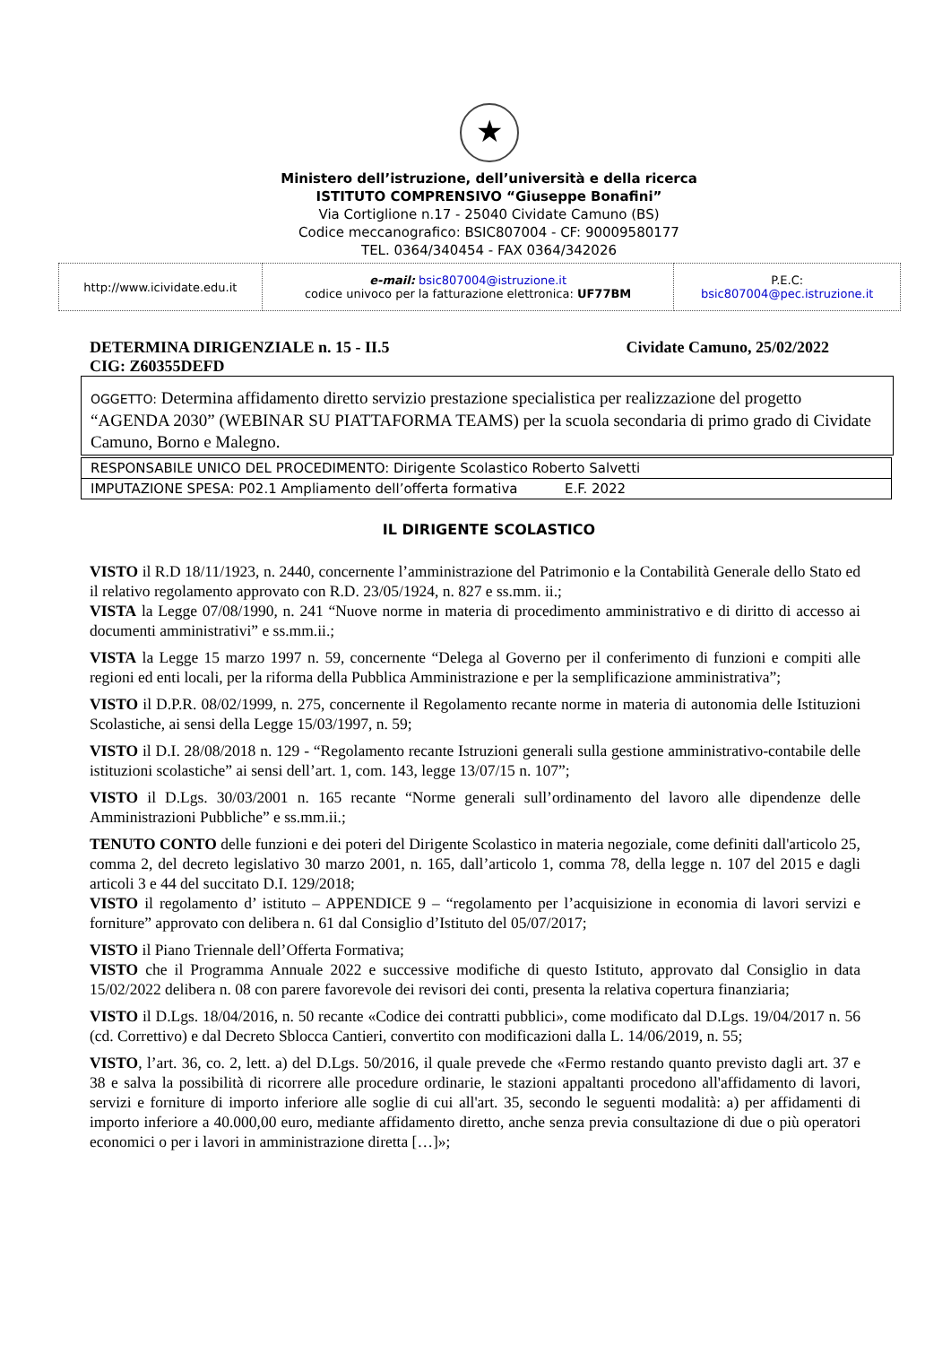★
Ministero dell’istruzione, dell’università e della ricerca
ISTITUTO COMPRENSIVO “Giuseppe Bonafini”
Via Cortiglione n.17 - 25040 Cividate Camuno (BS)
Codice meccanografico: BSIC807004 - CF: 90009580177
TEL. 0364/340454 - FAX 0364/342026
| http://www.icividate.edu.it | e-mail: bsic807004@istruzione.it codice univoco per la fatturazione elettronica: UF77BM | P.E.C: bsic807004@pec.istruzione.it |
DETERMINA DIRIGENZIALE n. 15 - II.5
CIG: Z60355DEFD Cividate Camuno, 25/02/2022
OGGETTO: Determina affidamento diretto servizio prestazione specialistica per realizzazione del progetto “AGENDA 2030” (WEBINAR SU PIATTAFORMA TEAMS) per la scuola secondaria di primo grado di Cividate Camuno, Borno e Malegno.
RESPONSABILE UNICO DEL PROCEDIMENTO: Dirigente Scolastico Roberto Salvetti
IMPUTAZIONE SPESA: P02.1 Ampliamento dell’offerta formativa E.F. 2022
IL DIRIGENTE SCOLASTICO
VISTO il R.D 18/11/1923, n. 2440, concernente l’amministrazione del Patrimonio e la Contabilità Generale dello Stato ed il relativo regolamento approvato con R.D. 23/05/1924, n. 827 e ss.mm. ii.;
VISTA la Legge 07/08/1990, n. 241 “Nuove norme in materia di procedimento amministrativo e di diritto di accesso ai documenti amministrativi” e ss.mm.ii.;
VISTA la Legge 15 marzo 1997 n. 59, concernente “Delega al Governo per il conferimento di funzioni e compiti alle regioni ed enti locali, per la riforma della Pubblica Amministrazione e per la semplificazione amministrativa”;
VISTO il D.P.R. 08/02/1999, n. 275, concernente il Regolamento recante norme in materia di autonomia delle Istituzioni Scolastiche, ai sensi della Legge 15/03/1997, n. 59;
VISTO il D.I. 28/08/2018 n. 129 - “Regolamento recante Istruzioni generali sulla gestione amministrativo-contabile delle istituzioni scolastiche” ai sensi dell’art. 1, com. 143, legge 13/07/15 n. 107”;
VISTO il D.Lgs. 30/03/2001 n. 165 recante “Norme generali sull’ordinamento del lavoro alle dipendenze delle Amministrazioni Pubbliche” e ss.mm.ii.;
TENUTO CONTO delle funzioni e dei poteri del Dirigente Scolastico in materia negoziale, come definiti dall'articolo 25, comma 2, del decreto legislativo 30 marzo 2001, n. 165, dall’articolo 1, comma 78, della legge n. 107 del 2015 e dagli articoli 3 e 44 del succitato D.I. 129/2018;
VISTO il regolamento d’ istituto – APPENDICE 9 – “regolamento per l’acquisizione in economia di lavori servizi e forniture” approvato con delibera n. 61 dal Consiglio d’Istituto del 05/07/2017;
VISTO il Piano Triennale dell’Offerta Formativa;
VISTO che il Programma Annuale 2022 e successive modifiche di questo Istituto, approvato dal Consiglio in data 15/02/2022 delibera n. 08 con parere favorevole dei revisori dei conti, presenta la relativa copertura finanziaria;
VISTO il D.Lgs. 18/04/2016, n. 50 recante «Codice dei contratti pubblici», come modificato dal D.Lgs. 19/04/2017 n. 56 (cd. Correttivo) e dal Decreto Sblocca Cantieri, convertito con modificazioni dalla L. 14/06/2019, n. 55;
VISTO, l’art. 36, co. 2, lett. a) del D.Lgs. 50/2016, il quale prevede che «Fermo restando quanto previsto dagli art. 37 e 38 e salva la possibilità di ricorrere alle procedure ordinarie, le stazioni appaltanti procedono all'affidamento di lavori, servizi e forniture di importo inferiore alle soglie di cui all'art. 35, secondo le seguenti modalità: a) per affidamenti di importo inferiore a 40.000,00 euro, mediante affidamento diretto, anche senza previa consultazione di due o più operatori economici o per i lavori in amministrazione diretta […]»;